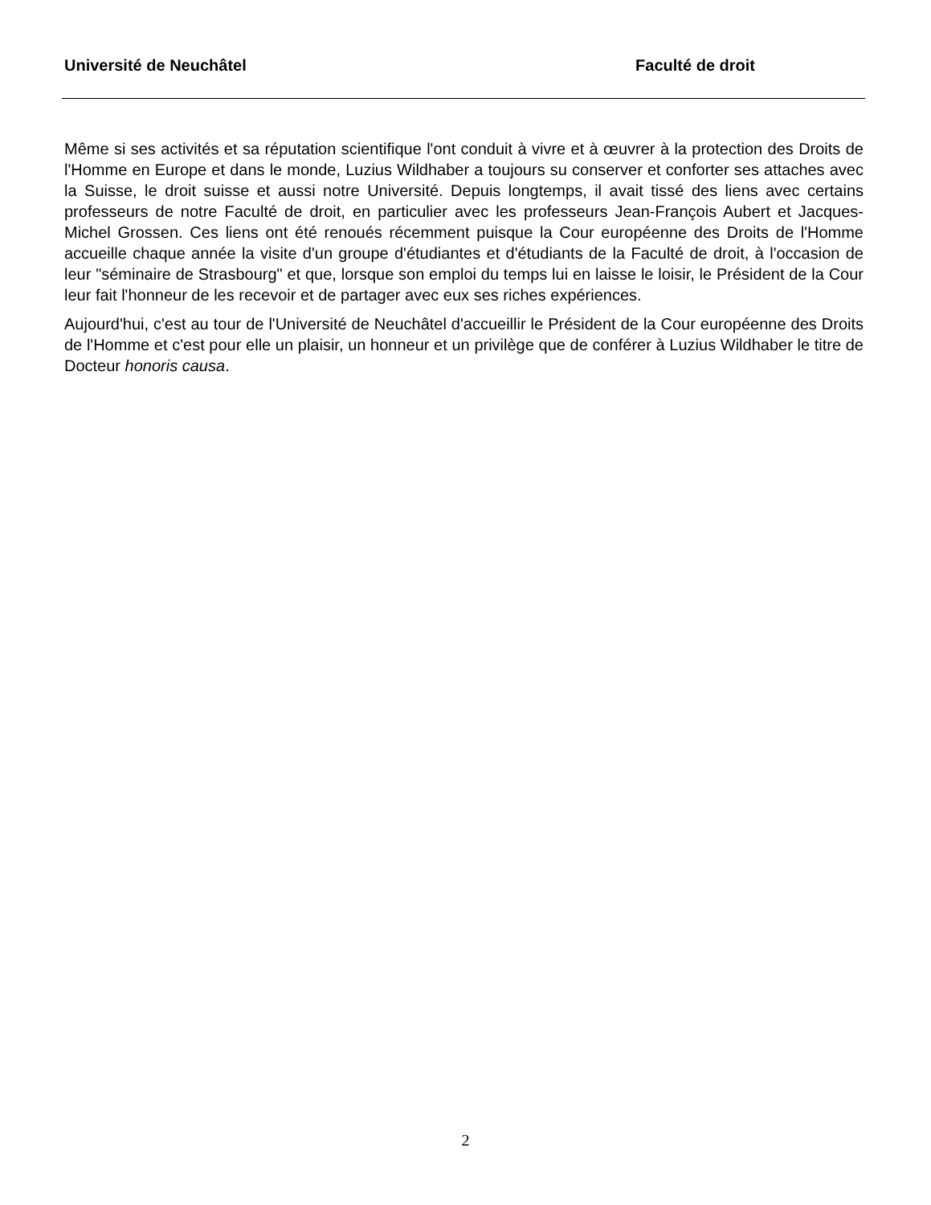Université de Neuchâtel Faculté de droit
Même si ses activités et sa réputation scientifique l'ont conduit à vivre et à œuvrer à la protection des Droits de l'Homme en Europe et dans le monde, Luzius Wildhaber a toujours su conserver et conforter ses attaches avec la Suisse, le droit suisse et aussi notre Université. Depuis longtemps, il avait tissé des liens avec certains professeurs de notre Faculté de droit, en particulier avec les professeurs Jean-François Aubert et Jacques-Michel Grossen. Ces liens ont été renoués récemment puisque la Cour européenne des Droits de l'Homme accueille chaque année la visite d'un groupe d'étudiantes et d'étudiants de la Faculté de droit, à l'occasion de leur "séminaire de Strasbourg" et que, lorsque son emploi du temps lui en laisse le loisir, le Président de la Cour leur fait l'honneur de les recevoir et de partager avec eux ses riches expériences.
Aujourd'hui, c'est au tour de l'Université de Neuchâtel d'accueillir le Président de la Cour européenne des Droits de l'Homme et c'est pour elle un plaisir, un honneur et un privilège que de conférer à Luzius Wildhaber le titre de Docteur honoris causa.
2